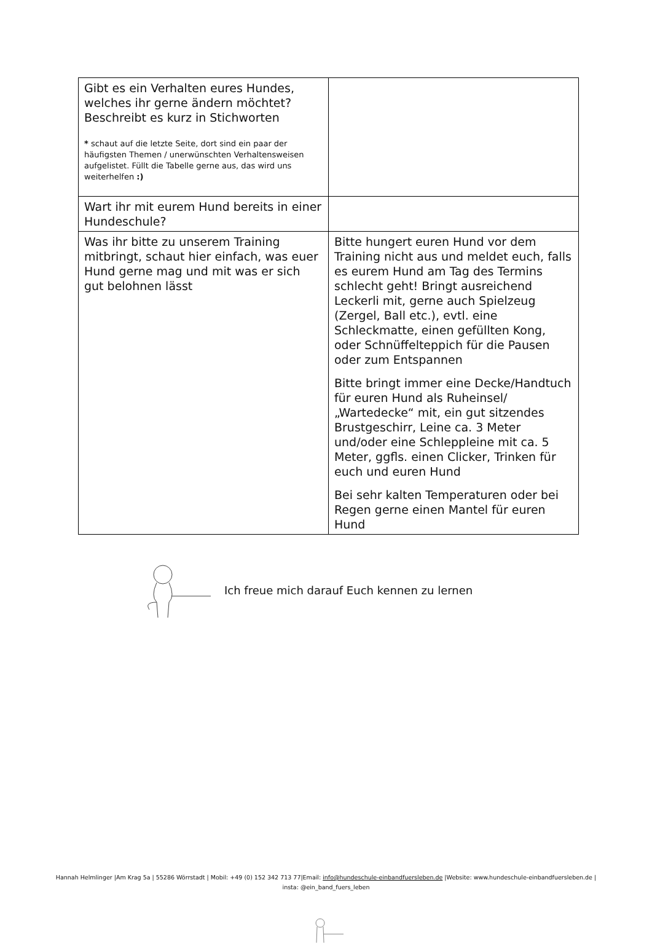| Gibt es ein Verhalten eures Hundes, welches ihr gerne ändern möchtet? Beschreibt es kurz in Stichworten * schaut auf die letzte Seite, dort sind ein paar der häufigsten Themen / unerwünschten Verhaltensweisen aufgelistet. Füllt die Tabelle gerne aus, das wird uns weiterhelfen :) | |
| Wart ihr mit eurem Hund bereits in einer Hundeschule? | |
| Was ihr bitte zu unserem Training mitbringt, schaut hier einfach, was euer Hund gerne mag und mit was er sich gut belohnen lässt | Bitte hungert euren Hund vor dem Training nicht aus und meldet euch, falls es eurem Hund am Tag des Termins schlecht geht! Bringt ausreichend Leckerli mit, gerne auch Spielzeug (Zergel, Ball etc.), evtl. eine Schleckmatte, einen gefüllten Kong, oder Schnüffelteppich für die Pausen oder zum Entspannen Bitte bringt immer eine Decke/Handtuch für euren Hund als Ruheinsel/„Wartedecke“ mit, ein gut sitzendes Brustgeschirr, Leine ca. 3 Meter und/oder eine Schleppleine mit ca. 5 Meter, ggfls. einen Clicker, Trinken für euch und euren Hund Bei sehr kalten Temperaturen oder bei Regen gerne einen Mantel für euren Hund |
Ich freue mich darauf Euch kennen zu lernen
Hannah Helmlinger |Am Krag 5a | 55286 Wörrstadt | Mobil: +49 (0) 152 342 713 77|Email: info@hundeschule-einbandfuersleben.de |Website: www.hundeschule-einbandfuersleben.de | insta: @ein_band_fuers_leben